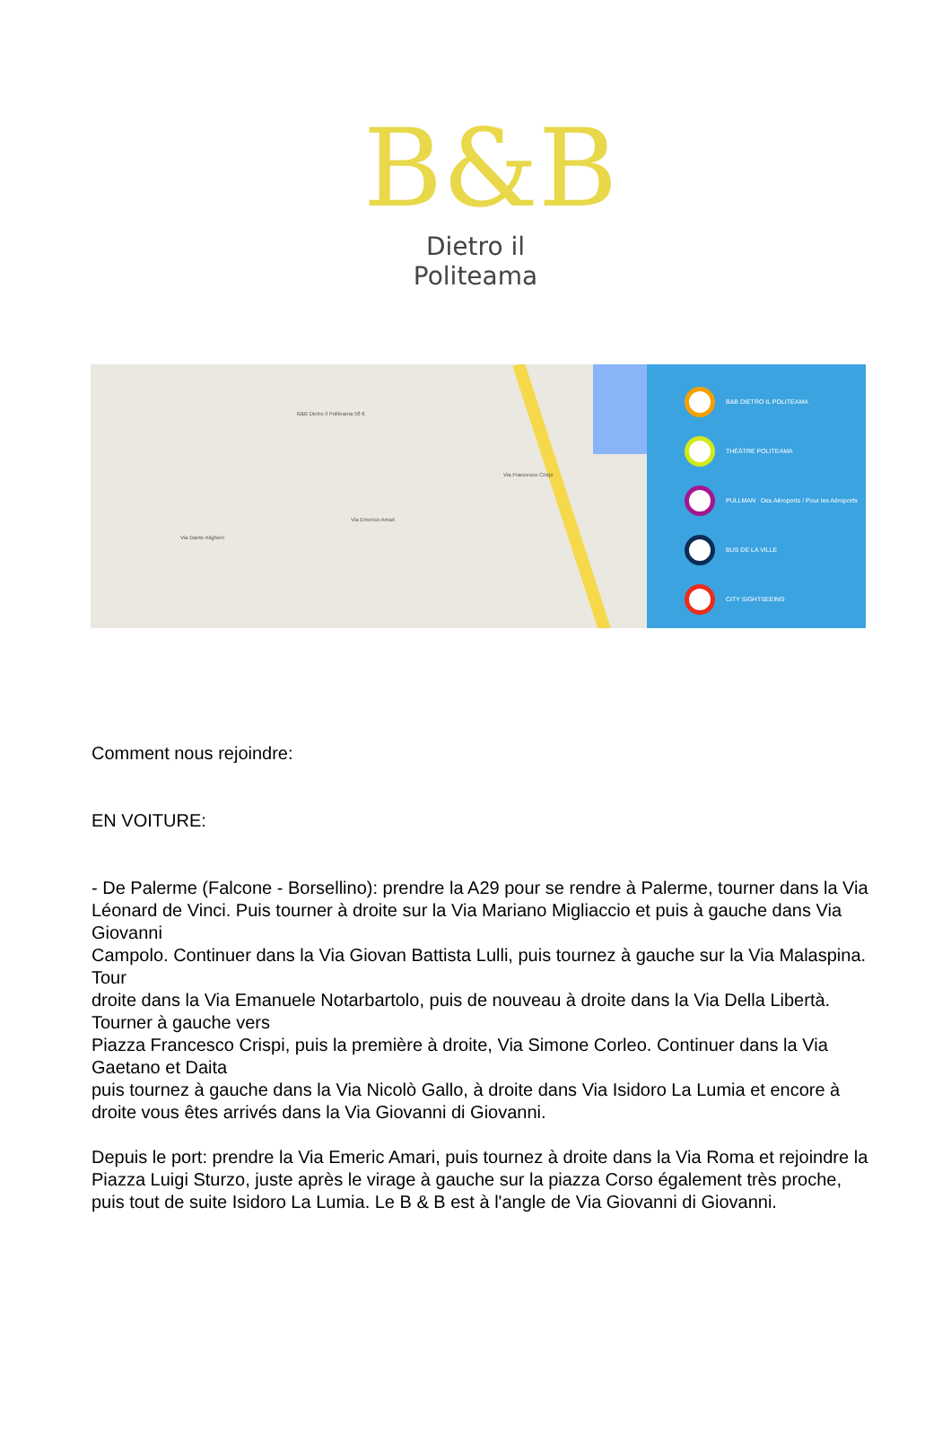B&B
Dietro il Politeama
B&B Dietro il Politeama 58 €
Via Dante Alighieri
Via Emerico Amari
Via Francesco Crispi
B&B DIETRO IL POLITEAMA
THÉÂTRE POLITEAMA
PULLMAN Des Aéroports / Pour les Aéroports
BUS DE LA VILLE
CITY SIGHTSEEING
Comment nous rejoindre:
EN VOITURE:
- De Palerme (Falcone - Borsellino): prendre la A29 pour se rendre à Palerme, tourner dans la Via
Léonard de Vinci. Puis tourner à droite sur la Via Mariano Migliaccio et puis à gauche dans Via Giovanni
Campolo. Continuer dans la Via Giovan Battista Lulli, puis tournez à gauche sur la Via Malaspina. Tour
droite dans la Via Emanuele Notarbartolo, puis de nouveau à droite dans la Via Della Libertà. Tourner à gauche vers
Piazza Francesco Crispi, puis la première à droite, Via Simone Corleo. Continuer dans la Via Gaetano et Daita
puis tournez à gauche dans la Via Nicolò Gallo, à droite dans Via Isidoro La Lumia et encore à droite vous êtes arrivés dans la Via Giovanni di Giovanni.
Depuis le port: prendre la Via Emeric Amari, puis tournez à droite dans la Via Roma et rejoindre la Piazza Luigi Sturzo, juste après le virage à gauche sur la piazza Corso également très proche, puis tout de suite Isidoro La Lumia. Le B & B est à l'angle de Via Giovanni di Giovanni.